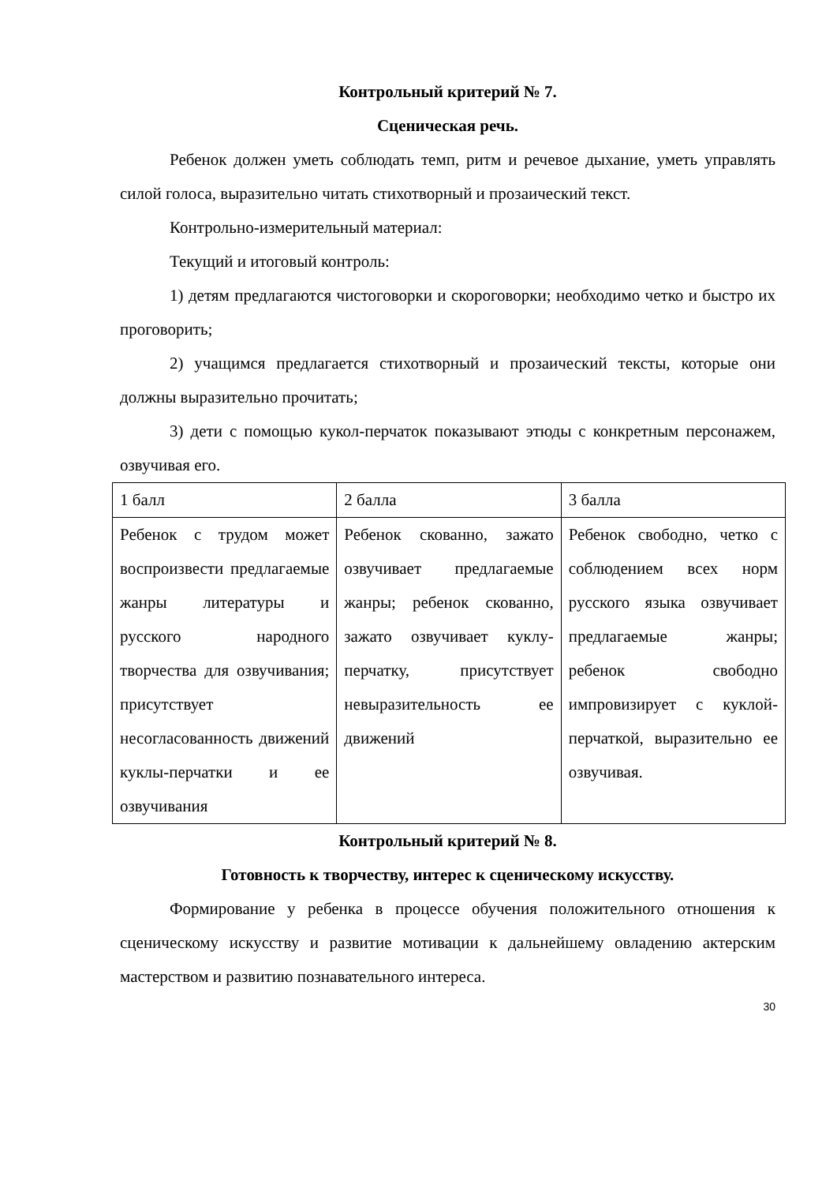Контрольный критерий № 7.
Сценическая речь.
Ребенок должен уметь соблюдать темп, ритм и речевое дыхание, уметь управлять силой голоса, выразительно читать стихотворный и прозаический текст.
Контрольно-измерительный материал:
Текущий и итоговый контроль:
1) детям предлагаются чистоговорки и скороговорки; необходимо четко и быстро их проговорить;
2) учащимся предлагается стихотворный и прозаический тексты, которые они должны выразительно прочитать;
3) дети с помощью кукол-перчаток показывают этюды с конкретным персонажем, озвучивая его.
| 1 балл | 2 балла | 3 балла |
| Ребенок с трудом может воспроизвести предлагаемые жанры литературы и русского народного творчества для озвучивания; присутствует несогласованность движений куклы-перчатки и ее озвучивания | Ребенок скованно, зажато озвучивает предлагаемые жанры; ребенок скованно, зажато озвучивает куклу-перчатку, присутствует невыразительность ее движений | Ребенок свободно, четко с соблюдением всех норм русского языка озвучивает предлагаемые жанры; ребенок свободно импровизирует с куклой-перчаткой, выразительно ее озвучивая. |
Контрольный критерий № 8.
Готовность к творчеству, интерес к сценическому искусству.
Формирование у ребенка в процессе обучения положительного отношения к сценическому искусству и развитие мотивации к дальнейшему овладению актерским мастерством и развитию познавательного интереса.
30